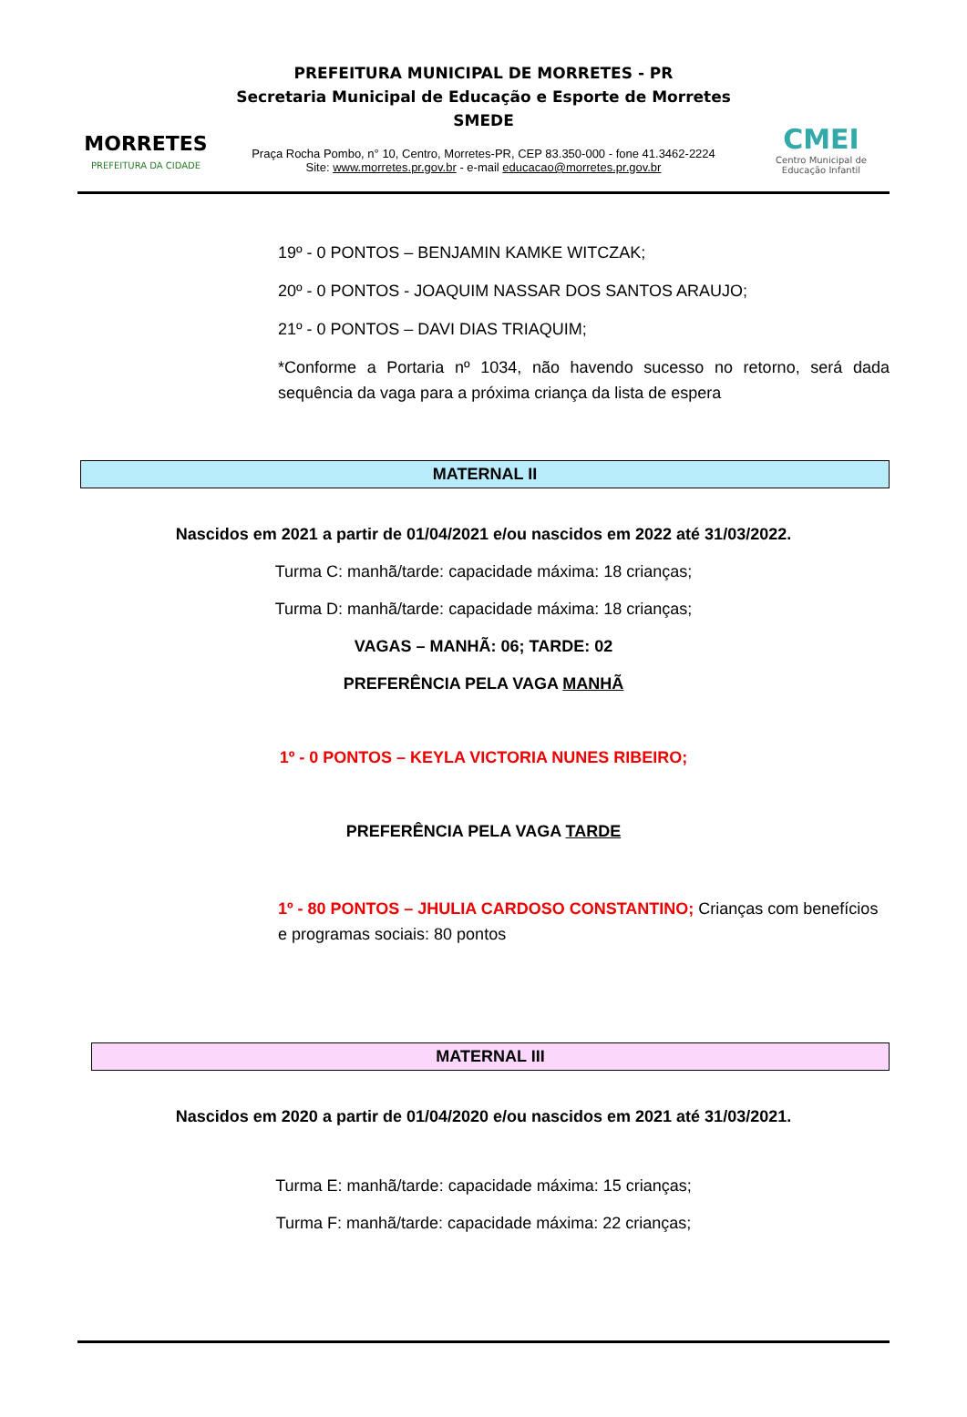MORRETES
PREFEITURA DA CIDADE
PREFEITURA MUNICIPAL DE MORRETES - PR
Secretaria Municipal de Educação e Esporte de Morretes
SMEDE
Praça Rocha Pombo, n° 10, Centro, Morretes-PR, CEP 83.350-000 - fone 41.3462-2224
Site: www.morretes.pr.gov.br - e-mail educacao@morretes.pr.gov.br
CMEI
Centro Municipal de
Educação Infantil
19º - 0 PONTOS – BENJAMIN KAMKE WITCZAK;
20º - 0 PONTOS - JOAQUIM NASSAR DOS SANTOS ARAUJO;
21º - 0 PONTOS – DAVI DIAS TRIAQUIM;
*Conforme a Portaria nº 1034, não havendo sucesso no retorno, será dada sequência da vaga para a próxima criança da lista de espera
MATERNAL II
Nascidos em 2021 a partir de 01/04/2021 e/ou nascidos em 2022 até 31/03/2022.
Turma C: manhã/tarde: capacidade máxima: 18 crianças;
Turma D: manhã/tarde: capacidade máxima: 18 crianças;
VAGAS – MANHÃ: 06; TARDE: 02
PREFERÊNCIA PELA VAGA MANHÃ
1º - 0 PONTOS – KEYLA VICTORIA NUNES RIBEIRO;
PREFERÊNCIA PELA VAGA TARDE
1º - 80 PONTOS – JHULIA CARDOSO CONSTANTINO; Crianças com benefícios e programas sociais: 80 pontos
MATERNAL III
Nascidos em 2020 a partir de 01/04/2020 e/ou nascidos em 2021 até 31/03/2021.
Turma E: manhã/tarde: capacidade máxima: 15 crianças;
Turma F: manhã/tarde: capacidade máxima: 22 crianças;